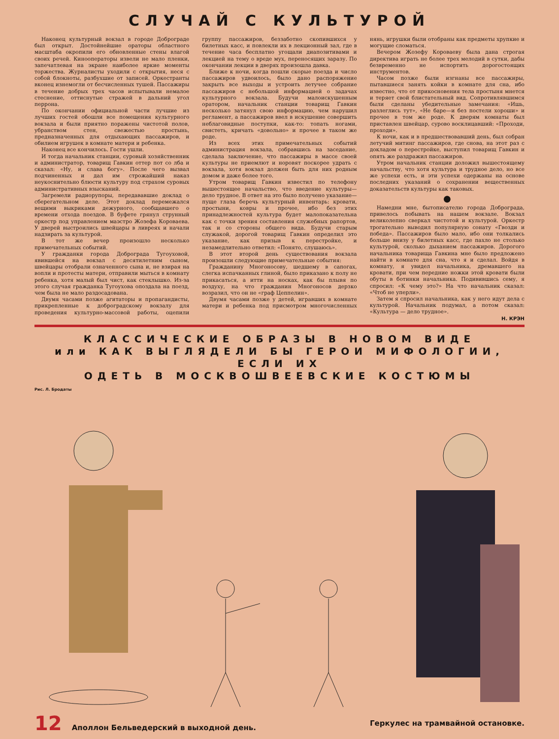СЛУЧАЙ С КУЛЬТУРОЙ
Наконец культурный вокзал в городе Доброграде был открыт. Достойнейшие ораторы областного масштаба окропили его обновленные стены влагой своих речей. Кинооператоры извели не мало пленки, запечатлевая на экране наиболее яркие моменты торжества. Журналисты уходили с открытия, неся с собой блокноты, разбухшие от записей. Оркестранты вконец изнемогли от бесчисленных тушей. Пассажиры в течение добрых трех часов испытывали немалое стеснение, оттиснутые стражей в дальний угол перрона.
По окончании официальной части лучшие из лучших гостей обошли все помещения культурного вокзала и были приятно поражены чистотой полов, убранством стен, свежестью простынь, предназначенных для отдыхающих пассажиров, и обилием игрушек в комнате матери и ребенка.
Наконец все кончилось. Гости ушли.
И тогда начальник станции, суровый хозяйственник и администратор, товарищ Гавкин оттер пот со лба и сказал: «Ну, и слава богу». После чего вызвал подчиненных и дал им строжайший наказ неукоснительно блюсти культуру под страхом суровых административных взысканий.
Загремели радиорупоры, передававшие доклад о сберегательном деле. Этот доклад перемежался вещими выкриками дежурного, сообщавшего о времени отхода поездов. В буфете грянул струнный оркестр под управлением маэстро Жозефа Короваева. У дверей выстроились швейцары в ливреях и начали надзирать за культурой.
В тот же вечер произошло несколько примечательных событий.
У гражданки города Доброграда Тугоуховой, явившейся на вокзал с десятилетним сыном, швейцары отобрали означенного сына и, не взирая на вопли и протесты матери, отправили мыться в комнату ребенка, хотя малый был чист, как стеклышко. Из-за этого случая гражданка Тугоухова опоздала на поезд, чем была не мало раздосадована.
Двумя часами позже агитаторы и пропагандисты, прикрепленные к доброградскому вокзалу для проведения культурно-массовой работы, оцепили группу пассажиров, беззаботно скопившихся у билетных касс, и повлекли их в лекционный зал, где в течение часа бесплатно угощали диапозитивами и лекцией на тему о вреде мух, переносящих заразу. По окончании лекции в дверях произошла давка.
Ближе к ночи, когда пошли скорые поезда и число пассажиров удвоилось, было дано распоряжение закрыть все выходы и устроить летучее собрание пассажиров с небольшой информацией о задачах культурного вокзала. Будучи малоискушенным оратором, начальник станции товарищ Гавкин несколько затянул свою информацию, чем нарушил регламент, а пассажиров ввел в искушение совершить неблаговидные поступки, как-то: топать ногами, свистеть, кричать «довольно» и прочее в таком же роде.
Из всех этих примечательных событий администрация вокзала, собравшись на заседание, сделала заключение, что пассажиры в массе своей культуры не приемлют и норовят поскорее удрать с вокзала, хотя вокзал должен быть для них родным домом и даже более того.
Утром товарищ Гавкин известил по телефону вышестоящее начальство, что введение культуры—дело трудное. В ответ на это было получено указание—пуще глаза беречь культурный инвентарь: кровати, простыни, ковры и прочее, ибо без этих принадлежностей культура будет малопоказательна как с точки зрения составления служебных рапортов, так и со стороны общего вида. Будучи старым служакой, дорогой товарищ Гавкин определил это указание, как призыв к перестройке, и незамедлительно ответил: «Понято, слушаюсь».
В этот второй день существования вокзала произошли следующие примечательные события:
Гражданину Многоносову, шедшему в сапогах, слегка испачканных глиной, было приказано к полу не прикасаться, а итти на носках, как бы плывя по воздуху, на что гражданин Многоносов дерзко возразил, что он не «граф Цеппелин».
Двумя часами позже у детей, игравших в комнате матери и ребенка под присмотром многочисленных нянь, игрушки были отобраны как предметы хрупкие и могущие сломаться.
Вечером Жозефу Короваеву была дана строгая директива играть не более трех мелодий в сутки, дабы безвременно не испортить дорогостоящих инструментов.
Часом позже были изгнаны все пассажиры, пытавшиеся занять койки в комнате для сна, ибо известно, что от прикосновения тела простыня мнется и теряет свой блистательный вид. Сопротивлявшимся были сделаны убедительные замечания: «Ишь, разлеглись тут», «Не баре—и без постели хороши» и прочее в том же роде. К дверям комнаты был приставлен швейцар, сурово восклицавший: «Проходи, проходи».
К ночи, как и в предшествовавший день, был собран летучий митинг пассажиров, где снова, на этот раз с докладом о перестройке, выступил товарищ Гавкин и опять же раздражил пассажиров.
Утром начальник станции доложил вышестоящему начальству, что хотя культура и трудное дело, но все же успехи есть, и эти успехи одержаны на основе последних указаний о сохранении вещественных доказательств культуры как таковых.
●
Намедни мне, бытописателю города Доброграда, привелось побывать на нашем вокзале. Вокзал великолепно сверкал чистотой и культурой. Оркестр трогательно выводил популярную сонату «Гвозди и победа». Пассажиров было мало, ибо они толкались больше внизу у билетных касс, где пахло не столько культурой, сколько дыханием пассажиров. Дорогого начальника товарища Гавкина мне было предложено найти в комнате для сна, что я и сделал. Войдя в комнату, я увидел начальника, дремавшего на кровати, при чем передние ножки этой кровати были обуты в ботинки начальника. Подивившись сему, я спросил: «К чему это?» На что начальник сказал: «Чтоб не уперли».
Затем я спросил начальника, как у него идут дела с культурой. Начальник подумал, а потом сказал: «Культура — дело трудное».
Н. КРЭН
КЛАССИЧЕСКИЕ ОБРАЗЫ В НОВОМ ВИДЕ
или КАК ВЫГЛЯДЕЛИ БЫ ГЕРОИ МИФОЛОГИИ, ЕСЛИ ИХ
ОДЕТЬ В МОСКВОШВЕЕВСКИЕ КОСТЮМЫ
Рис. Л. Бродаты
12 Аполлон Бельведерский в выходной день. Геркулес на трамвайной остановке.